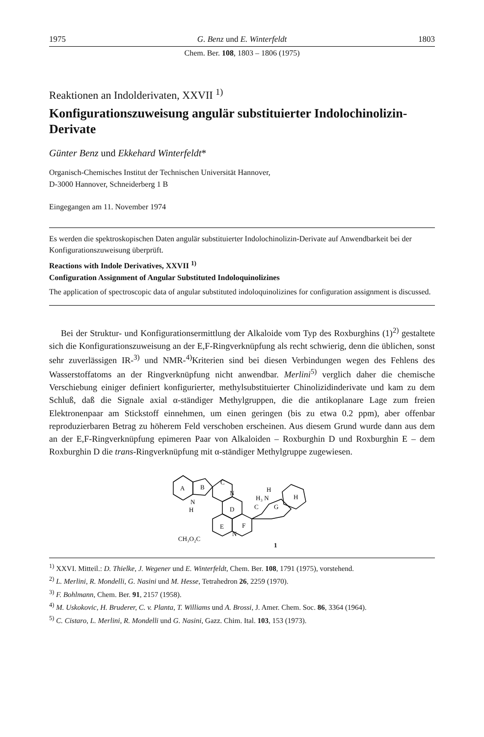1975 G. Benz und E. Winterfeldt 1803
Chem. Ber. 108, 1803 – 1806 (1975)
Reaktionen an Indolderivaten, XXVII <sup>1)</sup>
Konfigurationszuweisung angulär substituierter Indolochinolizin-Derivate
Günter Benz und Ekkehard Winterfeldt*
Organisch-Chemisches Institut der Technischen Universität Hannover,
D-3000 Hannover, Schneiderberg 1 B
Eingegangen am 11. November 1974
Es werden die spektroskopischen Daten angulär substituierter Indolochinolizin-Derivate auf Anwendbarkeit bei der Konfigurationszuweisung überprüft.
Reactions with Indole Derivatives, XXVII <sup>1)</sup>
Configuration Assignment of Angular Substituted Indoloquinolizines
The application of spectroscopic data of angular substituted indoloquinolizines for configuration assignment is discussed.
Bei der Struktur- und Konfigurationsermittlung der Alkaloide vom Typ des Roxburghins (1)<sup>2)</sup> gestaltete sich die Konfigurationszuweisung an der E,F-Ringverknüpfung als recht schwierig, denn die üblichen, sonst sehr zuverlässigen IR-<sup>3)</sup> und NMR-<sup>4)</sup>Kriterien sind bei diesen Verbindungen wegen des Fehlens des Wasserstoffatoms an der Ringverknüpfung nicht anwendbar. Merlini<sup>5)</sup> verglich daher die chemische Verschiebung einiger definiert konfigurierter, methylsubstituierter Chinolizidinderivate und kam zu dem Schluß, daß die Signale axial α-ständiger Methylgruppen, die die antikoplanare Lage zum freien Elektronenpaar am Stickstoff einnehmen, um einen geringen (bis zu etwa 0.2 ppm), aber offenbar reproduzierbaren Betrag zu höherem Feld verschoben erscheinen. Aus diesem Grund wurde dann aus dem an der E,F-Ringverknüpfung epimeren Paar von Alkaloiden – Roxburghin D und Roxburghin E – dem Roxburghin D die trans-Ringverknüpfung mit α-ständiger Methylgruppe zugewiesen.
A
B
C
N
H
N
D
E
F
N
H
H₃ N
C
G
H
CH₃O₂C
1
<sup>1)</sup> XXVI. Mitteil.: D. Thielke, J. Wegener und E. Winterfeldt, Chem. Ber. 108, 1791 (1975), vorstehend.
<sup>2)</sup> L. Merlini, R. Mondelli, G. Nasini und M. Hesse, Tetrahedron 26, 2259 (1970).
<sup>3)</sup> F. Bohlmann, Chem. Ber. 91, 2157 (1958).
<sup>4)</sup> M. Uskokovic, H. Bruderer, C. v. Planta, T. Williams und A. Brossi, J. Amer. Chem. Soc. 86, 3364 (1964).
<sup>5)</sup> C. Cistaro, L. Merlini, R. Mondelli und G. Nasini, Gazz. Chim. Ital. 103, 153 (1973).